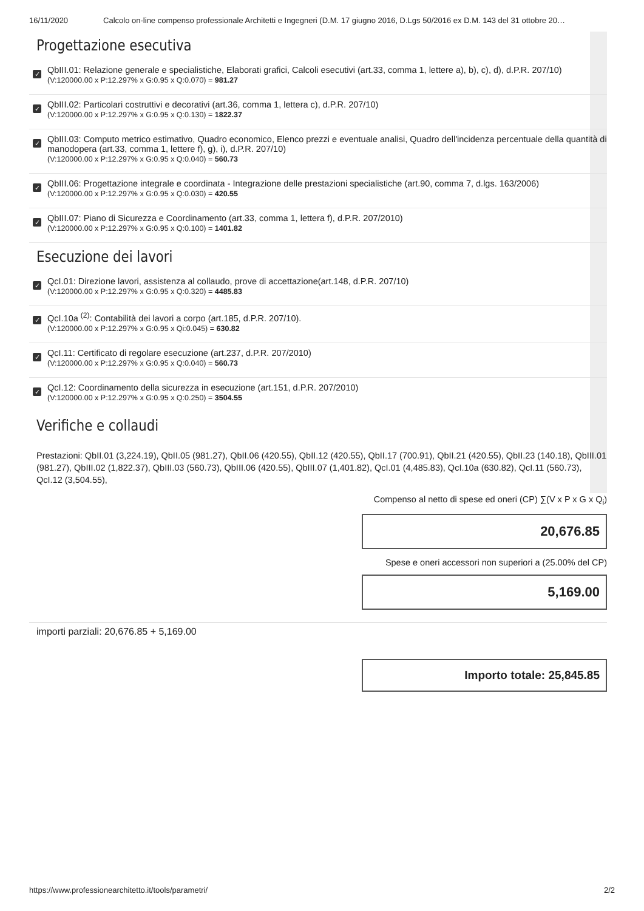16/11/2020 Calcolo on-line compenso professionale Architetti e Ingegneri (D.M. 17 giugno 2016, D.Lgs 50/2016 ex D.M. 143 del 31 ottobre 20…
Progettazione esecutiva
✓
QbIII.01: Relazione generale e specialistiche, Elaborati grafici, Calcoli esecutivi (art.33, comma 1, lettere a), b), c), d), d.P.R. 207/10)
(V:120000.00 x P:12.297% x G:0.95 x Q:0.070) = 981.27
✓
QbIII.02: Particolari costruttivi e decorativi (art.36, comma 1, lettera c), d.P.R. 207/10)
(V:120000.00 x P:12.297% x G:0.95 x Q:0.130) = 1822.37
✓
QbIII.03: Computo metrico estimativo, Quadro economico, Elenco prezzi e eventuale analisi, Quadro dell'incidenza percentuale della quantità di manodopera (art.33, comma 1, lettere f), g), i), d.P.R. 207/10)
(V:120000.00 x P:12.297% x G:0.95 x Q:0.040) = 560.73
✓
QbIII.06: Progettazione integrale e coordinata - Integrazione delle prestazioni specialistiche (art.90, comma 7, d.lgs. 163/2006)
(V:120000.00 x P:12.297% x G:0.95 x Q:0.030) = 420.55
✓
QbIII.07: Piano di Sicurezza e Coordinamento (art.33, comma 1, lettera f), d.P.R. 207/2010)
(V:120000.00 x P:12.297% x G:0.95 x Q:0.100) = 1401.82
Esecuzione dei lavori
✓
QcI.01: Direzione lavori, assistenza al collaudo, prove di accettazione(art.148, d.P.R. 207/10)
(V:120000.00 x P:12.297% x G:0.95 x Q:0.320) = 4485.83
✓
QcI.10a <sup>(2)</sup>: Contabilità dei lavori a corpo (art.185, d.P.R. 207/10).
(V:120000.00 x P:12.297% x G:0.95 x Qi:0.045) = 630.82
✓
QcI.11: Certificato di regolare esecuzione (art.237, d.P.R. 207/2010)
(V:120000.00 x P:12.297% x G:0.95 x Q:0.040) = 560.73
✓
QcI.12: Coordinamento della sicurezza in esecuzione (art.151, d.P.R. 207/2010)
(V:120000.00 x P:12.297% x G:0.95 x Q:0.250) = 3504.55
Verifiche e collaudi
Prestazioni: QbII.01 (3,224.19), QbII.05 (981.27), QbII.06 (420.55), QbII.12 (420.55), QbII.17 (700.91), QbII.21 (420.55), QbII.23 (140.18), QbIII.01 (981.27), QbIII.02 (1,822.37), QbIII.03 (560.73), QbIII.06 (420.55), QbIII.07 (1,401.82), QcI.01 (4,485.83), QcI.10a (630.82), QcI.11 (560.73), QcI.12 (3,504.55),
Compenso al netto di spese ed oneri (CP) ∑(V x P x G x Q<sub>i</sub>)
20,676.85
Spese e oneri accessori non superiori a (25.00% del CP)
5,169.00
importi parziali: 20,676.85 + 5,169.00
Importo totale: 25,845.85
https://www.professionearchitetto.it/tools/parametri/ 2/2